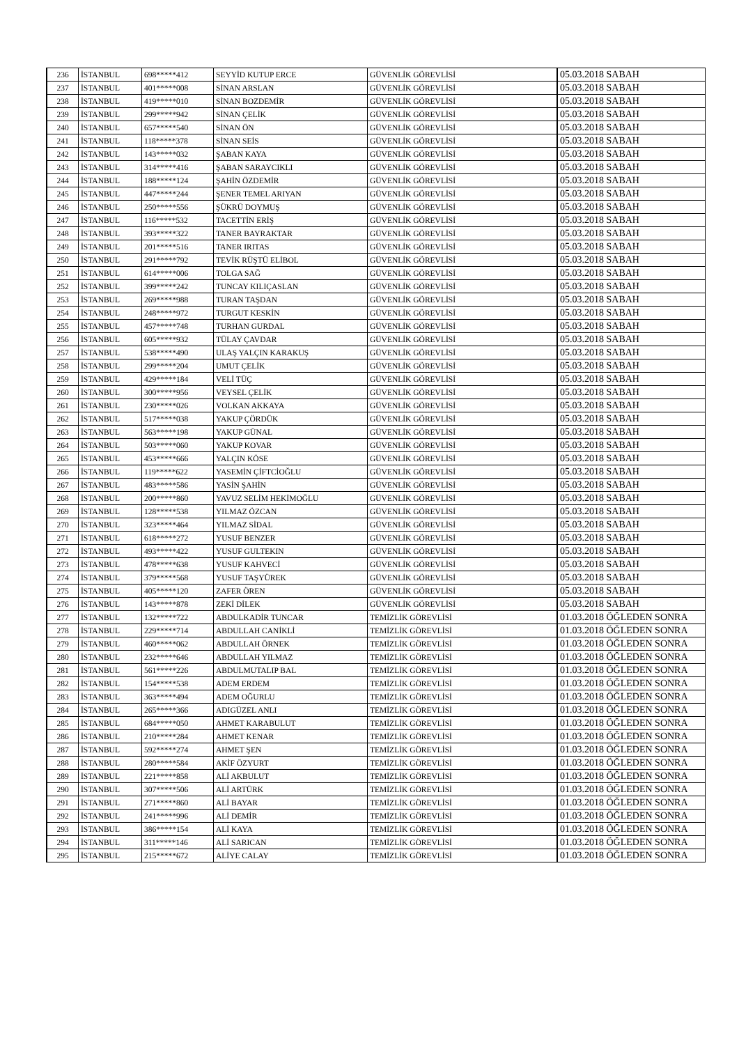| 236 | İSTANBUL | 698*****412 | SEYYİD KUTUP ERCE | GÜVENLİK GÖREVLİSİ | 05.03.2018 SABAH |
| 237 | İSTANBUL | 401*****008 | SİNAN ARSLAN | GÜVENLİK GÖREVLİSİ | 05.03.2018 SABAH |
| 238 | İSTANBUL | 419*****010 | SİNAN BOZDEMİR | GÜVENLİK GÖREVLİSİ | 05.03.2018 SABAH |
| 239 | İSTANBUL | 299*****942 | SİNAN ÇELİK | GÜVENLİK GÖREVLİSİ | 05.03.2018 SABAH |
| 240 | İSTANBUL | 657*****540 | SİNAN ÖN | GÜVENLİK GÖREVLİSİ | 05.03.2018 SABAH |
| 241 | İSTANBUL | 118*****378 | SİNAN SEİS | GÜVENLİK GÖREVLİSİ | 05.03.2018 SABAH |
| 242 | İSTANBUL | 143*****032 | ŞABAN KAYA | GÜVENLİK GÖREVLİSİ | 05.03.2018 SABAH |
| 243 | İSTANBUL | 314*****416 | ŞABAN SARAYCIKLI | GÜVENLİK GÖREVLİSİ | 05.03.2018 SABAH |
| 244 | İSTANBUL | 188*****124 | ŞAHİN ÖZDEMİR | GÜVENLİK GÖREVLİSİ | 05.03.2018 SABAH |
| 245 | İSTANBUL | 447*****244 | ŞENER TEMEL ARIYAN | GÜVENLİK GÖREVLİSİ | 05.03.2018 SABAH |
| 246 | İSTANBUL | 250*****556 | ŞÜKRÜ DOYMUŞ | GÜVENLİK GÖREVLİSİ | 05.03.2018 SABAH |
| 247 | İSTANBUL | 116*****532 | TACETTİN ERİŞ | GÜVENLİK GÖREVLİSİ | 05.03.2018 SABAH |
| 248 | İSTANBUL | 393*****322 | TANER BAYRAKTAR | GÜVENLİK GÖREVLİSİ | 05.03.2018 SABAH |
| 249 | İSTANBUL | 201*****516 | TANER IRITAS | GÜVENLİK GÖREVLİSİ | 05.03.2018 SABAH |
| 250 | İSTANBUL | 291*****792 | TEVİK RÜŞTÜ ELİBOL | GÜVENLİK GÖREVLİSİ | 05.03.2018 SABAH |
| 251 | İSTANBUL | 614*****006 | TOLGA SAĞ | GÜVENLİK GÖREVLİSİ | 05.03.2018 SABAH |
| 252 | İSTANBUL | 399*****242 | TUNCAY KILIÇASLAN | GÜVENLİK GÖREVLİSİ | 05.03.2018 SABAH |
| 253 | İSTANBUL | 269*****988 | TURAN TAŞDAN | GÜVENLİK GÖREVLİSİ | 05.03.2018 SABAH |
| 254 | İSTANBUL | 248*****972 | TURGUT KESKİN | GÜVENLİK GÖREVLİSİ | 05.03.2018 SABAH |
| 255 | İSTANBUL | 457*****748 | TURHAN GURDAL | GÜVENLİK GÖREVLİSİ | 05.03.2018 SABAH |
| 256 | İSTANBUL | 605*****932 | TÜLAY ÇAVDAR | GÜVENLİK GÖREVLİSİ | 05.03.2018 SABAH |
| 257 | İSTANBUL | 538*****490 | ULAŞ YALÇIN KARAKUŞ | GÜVENLİK GÖREVLİSİ | 05.03.2018 SABAH |
| 258 | İSTANBUL | 299*****204 | UMUT ÇELİK | GÜVENLİK GÖREVLİSİ | 05.03.2018 SABAH |
| 259 | İSTANBUL | 429*****184 | VELİ TÜÇ | GÜVENLİK GÖREVLİSİ | 05.03.2018 SABAH |
| 260 | İSTANBUL | 300*****956 | VEYSEL ÇELİK | GÜVENLİK GÖREVLİSİ | 05.03.2018 SABAH |
| 261 | İSTANBUL | 230*****026 | VOLKAN AKKAYA | GÜVENLİK GÖREVLİSİ | 05.03.2018 SABAH |
| 262 | İSTANBUL | 517*****038 | YAKUP ÇÖRDÜK | GÜVENLİK GÖREVLİSİ | 05.03.2018 SABAH |
| 263 | İSTANBUL | 563*****198 | YAKUP GÜNAL | GÜVENLİK GÖREVLİSİ | 05.03.2018 SABAH |
| 264 | İSTANBUL | 503*****060 | YAKUP KOVAR | GÜVENLİK GÖREVLİSİ | 05.03.2018 SABAH |
| 265 | İSTANBUL | 453*****666 | YALÇIN KÖSE | GÜVENLİK GÖREVLİSİ | 05.03.2018 SABAH |
| 266 | İSTANBUL | 119*****622 | YASEMİN ÇİFTCİOĞLU | GÜVENLİK GÖREVLİSİ | 05.03.2018 SABAH |
| 267 | İSTANBUL | 483*****586 | YASİN ŞAHİN | GÜVENLİK GÖREVLİSİ | 05.03.2018 SABAH |
| 268 | İSTANBUL | 200*****860 | YAVUZ SELİM HEKİMOĞLU | GÜVENLİK GÖREVLİSİ | 05.03.2018 SABAH |
| 269 | İSTANBUL | 128*****538 | YILMAZ ÖZCAN | GÜVENLİK GÖREVLİSİ | 05.03.2018 SABAH |
| 270 | İSTANBUL | 323*****464 | YILMAZ SİDAL | GÜVENLİK GÖREVLİSİ | 05.03.2018 SABAH |
| 271 | İSTANBUL | 618*****272 | YUSUF BENZER | GÜVENLİK GÖREVLİSİ | 05.03.2018 SABAH |
| 272 | İSTANBUL | 493*****422 | YUSUF GULTEKIN | GÜVENLİK GÖREVLİSİ | 05.03.2018 SABAH |
| 273 | İSTANBUL | 478*****638 | YUSUF KAHVECİ | GÜVENLİK GÖREVLİSİ | 05.03.2018 SABAH |
| 274 | İSTANBUL | 379*****568 | YUSUF TAŞYÜREK | GÜVENLİK GÖREVLİSİ | 05.03.2018 SABAH |
| 275 | İSTANBUL | 405*****120 | ZAFER ÖREN | GÜVENLİK GÖREVLİSİ | 05.03.2018 SABAH |
| 276 | İSTANBUL | 143*****878 | ZEKİ DİLEK | GÜVENLİK GÖREVLİSİ | 05.03.2018 SABAH |
| 277 | İSTANBUL | 132*****722 | ABDULKADİR TUNCAR | TEMİZLİK GÖREVLİSİ | 01.03.2018 ÖĞLEDEN SONRA |
| 278 | İSTANBUL | 229*****714 | ABDULLAH CANİKLİ | TEMİZLİK GÖREVLİSİ | 01.03.2018 ÖĞLEDEN SONRA |
| 279 | İSTANBUL | 460*****062 | ABDULLAH ÖRNEK | TEMİZLİK GÖREVLİSİ | 01.03.2018 ÖĞLEDEN SONRA |
| 280 | İSTANBUL | 232*****646 | ABDULLAH YILMAZ | TEMİZLİK GÖREVLİSİ | 01.03.2018 ÖĞLEDEN SONRA |
| 281 | İSTANBUL | 561*****226 | ABDULMUTALIP BAL | TEMİZLİK GÖREVLİSİ | 01.03.2018 ÖĞLEDEN SONRA |
| 282 | İSTANBUL | 154*****538 | ADEM ERDEM | TEMİZLİK GÖREVLİSİ | 01.03.2018 ÖĞLEDEN SONRA |
| 283 | İSTANBUL | 363*****494 | ADEM OĞURLU | TEMİZLİK GÖREVLİSİ | 01.03.2018 ÖĞLEDEN SONRA |
| 284 | İSTANBUL | 265*****366 | ADIGÜZEL ANLI | TEMİZLİK GÖREVLİSİ | 01.03.2018 ÖĞLEDEN SONRA |
| 285 | İSTANBUL | 684*****050 | AHMET KARABULUT | TEMİZLİK GÖREVLİSİ | 01.03.2018 ÖĞLEDEN SONRA |
| 286 | İSTANBUL | 210*****284 | AHMET KENAR | TEMİZLİK GÖREVLİSİ | 01.03.2018 ÖĞLEDEN SONRA |
| 287 | İSTANBUL | 592*****274 | AHMET ŞEN | TEMİZLİK GÖREVLİSİ | 01.03.2018 ÖĞLEDEN SONRA |
| 288 | İSTANBUL | 280*****584 | AKİF ÖZYURT | TEMİZLİK GÖREVLİSİ | 01.03.2018 ÖĞLEDEN SONRA |
| 289 | İSTANBUL | 221*****858 | ALİ AKBULUT | TEMİZLİK GÖREVLİSİ | 01.03.2018 ÖĞLEDEN SONRA |
| 290 | İSTANBUL | 307*****506 | ALİ ARTÜRK | TEMİZLİK GÖREVLİSİ | 01.03.2018 ÖĞLEDEN SONRA |
| 291 | İSTANBUL | 271*****860 | ALİ BAYAR | TEMİZLİK GÖREVLİSİ | 01.03.2018 ÖĞLEDEN SONRA |
| 292 | İSTANBUL | 241*****996 | ALİ DEMİR | TEMİZLİK GÖREVLİSİ | 01.03.2018 ÖĞLEDEN SONRA |
| 293 | İSTANBUL | 386*****154 | ALİ KAYA | TEMİZLİK GÖREVLİSİ | 01.03.2018 ÖĞLEDEN SONRA |
| 294 | İSTANBUL | 311*****146 | ALİ SARICAN | TEMİZLİK GÖREVLİSİ | 01.03.2018 ÖĞLEDEN SONRA |
| 295 | İSTANBUL | 215*****672 | ALİYE CALAY | TEMİZLİK GÖREVLİSİ | 01.03.2018 ÖĞLEDEN SONRA |